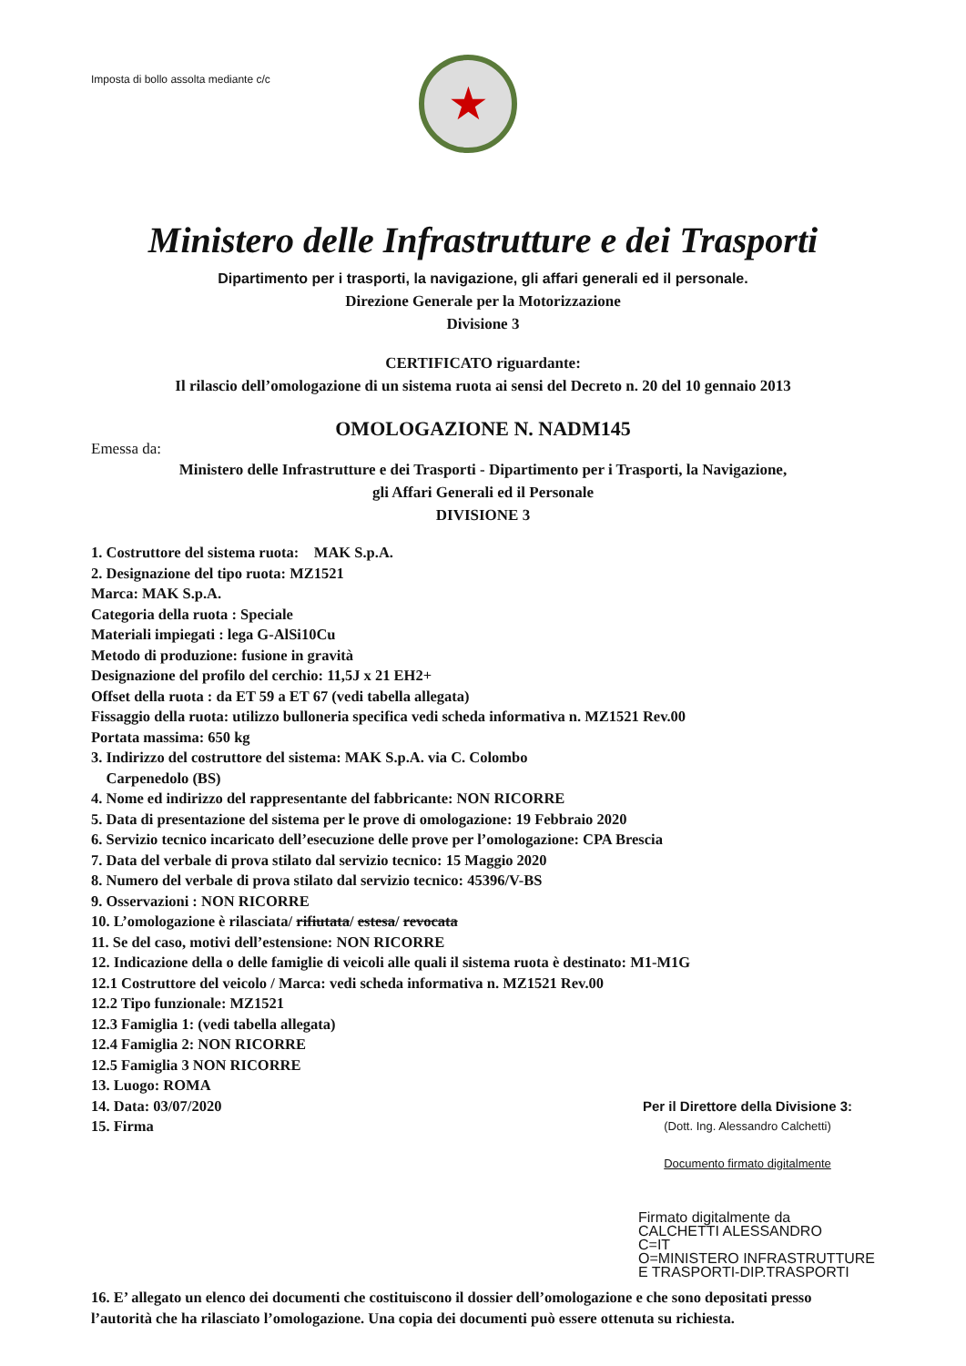Imposta di bollo assolta mediante c/c
★
Ministero delle Infrastrutture e dei Trasporti
Dipartimento per i trasporti, la navigazione, gli affari generali ed il personale.
Direzione Generale per la Motorizzazione
Divisione 3
CERTIFICATO riguardante:
Il rilascio dell’omologazione di un sistema ruota ai sensi del Decreto n. 20 del 10 gennaio 2013
OMOLOGAZIONE N. NADM145
Emessa da:
Ministero delle Infrastrutture e dei Trasporti - Dipartimento per i Trasporti, la Navigazione,
gli Affari Generali ed il Personale
DIVISIONE 3
1. Costruttore del sistema ruota: MAK S.p.A.
2. Designazione del tipo ruota: MZ1521
Marca: MAK S.p.A.
Categoria della ruota : Speciale
Materiali impiegati : lega G-AlSi10Cu
Metodo di produzione: fusione in gravità
Designazione del profilo del cerchio: 11,5J x 21 EH2+
Offset della ruota : da ET 59 a ET 67 (vedi tabella allegata)
Fissaggio della ruota: utilizzo bulloneria specifica vedi scheda informativa n. MZ1521 Rev.00
Portata massima: 650 kg
3. Indirizzo del costruttore del sistema: MAK S.p.A. via C. Colombo
Carpenedolo (BS)
4. Nome ed indirizzo del rappresentante del fabbricante: NON RICORRE
5. Data di presentazione del sistema per le prove di omologazione: 19 Febbraio 2020
6. Servizio tecnico incaricato dell’esecuzione delle prove per l’omologazione: CPA Brescia
7. Data del verbale di prova stilato dal servizio tecnico: 15 Maggio 2020
8. Numero del verbale di prova stilato dal servizio tecnico: 45396/V-BS
9. Osservazioni : NON RICORRE
10. L’omologazione è rilasciata/ rifiutata/ estesa/ revocata
11. Se del caso, motivi dell’estensione: NON RICORRE
12. Indicazione della o delle famiglie di veicoli alle quali il sistema ruota è destinato: M1-M1G
12.1 Costruttore del veicolo / Marca: vedi scheda informativa n. MZ1521 Rev.00
12.2 Tipo funzionale: MZ1521
12.3 Famiglia 1: (vedi tabella allegata)
12.4 Famiglia 2: NON RICORRE
12.5 Famiglia 3 NON RICORRE
13. Luogo: ROMA
14. Data: 03/07/2020 Per il Direttore della Divisione 3:
15. Firma (Dott. Ing. Alessandro Calchetti)
Documento firmato digitalmente
Firmato digitalmente da
CALCHETTI ALESSANDRO
C=IT
O=MINISTERO INFRASTRUTTURE E TRASPORTI-DIP.TRASPORTI
16. E’ allegato un elenco dei documenti che costituiscono il dossier dell’omologazione e che sono depositati presso l’autorità che ha rilasciato l’omologazione. Una copia dei documenti può essere ottenuta su richiesta.